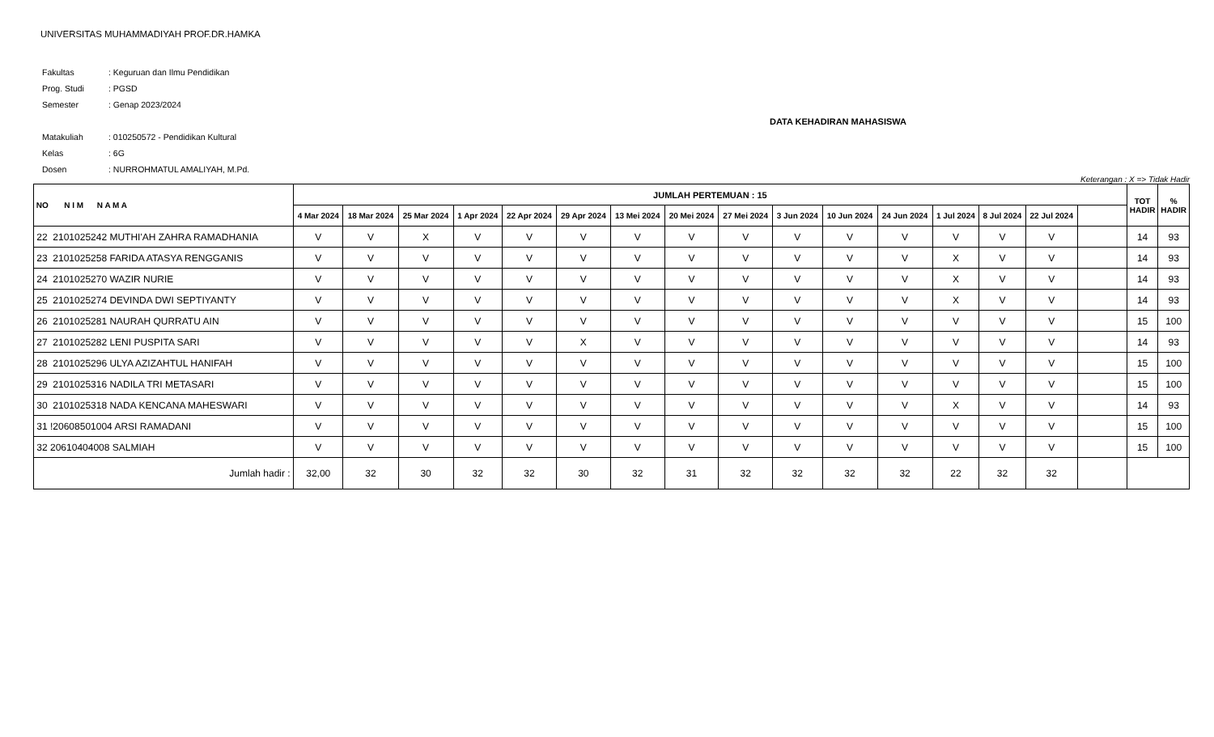UNIVERSITAS MUHAMMADIYAH PROF.DR.HAMKA
| Fakultas | : Keguruan dan Ilmu Pendidikan |
| Prog. Studi | : PGSD |
| Semester | : Genap 2023/2024 |
| Matakuliah | : 010250572 - Pendidikan Kultural |
| Kelas | : 6G |
| Dosen | : NURROHMATUL AMALIYAH, M.Pd. |
DATA KEHADIRAN MAHASISWA
Keterangan : X => Tidak Hadir
| NO N I M N A M A | JUMLAH PERTEMUAN : 15 | | | | | | | | | | | | | | | | TOT HADIR | % HADIR |
| --- | --- | --- | --- | --- | --- | --- | --- | --- | --- | --- | --- | --- | --- | --- | --- | --- | --- | --- |
| | 4 Mar 2024 | 18 Mar 2024 | 25 Mar 2024 | 1 Apr 2024 | 22 Apr 2024 | 29 Apr 2024 | 13 Mei 2024 | 20 Mei 2024 | 27 Mei 2024 | 3 Jun 2024 | 10 Jun 2024 | 24 Jun 2024 | 1 Jul 2024 | 8 Jul 2024 | 22 Jul 2024 | | | |
| 22 2101025242 MUTHI'AH ZAHRA RAMADHANIA | V | V | X | V | V | V | V | V | V | V | V | V | V | V | V | | 14 | 93 |
| 23 2101025258 FARIDA ATASYA RENGGANIS | V | V | V | V | V | V | V | V | V | V | V | V | X | V | V | | 14 | 93 |
| 24 2101025270 WAZIR NURIE | V | V | V | V | V | V | V | V | V | V | V | V | X | V | V | | 14 | 93 |
| 25 2101025274 DEVINDA DWI SEPTIYANTY | V | V | V | V | V | V | V | V | V | V | V | V | X | V | V | | 14 | 93 |
| 26 2101025281 NAURAH QURRATU AIN | V | V | V | V | V | V | V | V | V | V | V | V | V | V | V | | 15 | 100 |
| 27 2101025282 LENI PUSPITA SARI | V | V | V | V | V | X | V | V | V | V | V | V | V | V | V | | 14 | 93 |
| 28 2101025296 ULYA AZIZAHTUL HANIFAH | V | V | V | V | V | V | V | V | V | V | V | V | V | V | V | | 15 | 100 |
| 29 2101025316 NADILA TRI METASARI | V | V | V | V | V | V | V | V | V | V | V | V | V | V | V | | 15 | 100 |
| 30 2101025318 NADA KENCANA MAHESWARI | V | V | V | V | V | V | V | V | V | V | V | V | X | V | V | | 14 | 93 |
| 31 !20608501004 ARSI RAMADANI | V | V | V | V | V | V | V | V | V | V | V | V | V | V | V | | 15 | 100 |
| 32 20610404008 SALMIAH | V | V | V | V | V | V | V | V | V | V | V | V | V | V | V | | 15 | 100 |
| Jumlah hadir : | 32,00 | 32 | 30 | 32 | 32 | 30 | 32 | 31 | 32 | 32 | 32 | 32 | 22 | 32 | 32 | | | |